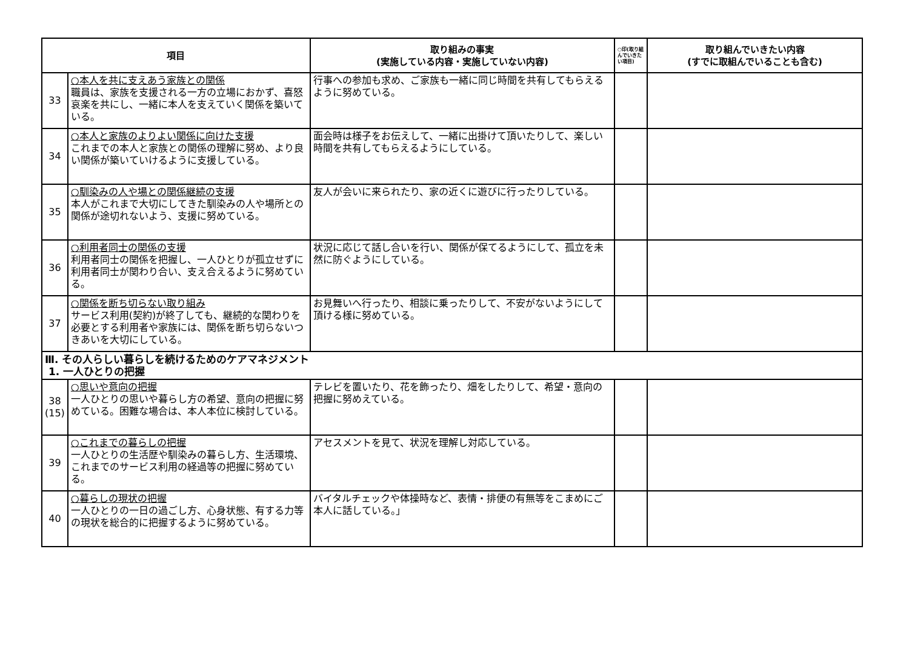| 項目 | | 取り組みの事実 (実施している内容・実施していない内容) | ○印(取り組んでいきたい項目) | 取り組んでいきたい内容 (すでに取組んでいることも含む) |
| --- | --- | --- | --- | --- |
| 33 | ○本人を共に支えあう家族との関係 職員は、家族を支援される一方の立場におかず、喜怒哀楽を共にし、一緒に本人を支えていく関係を築いている。 | 行事への参加も求め、ご家族も一緒に同じ時間を共有してもらえるように努めている。 | | |
| 34 | ○本人と家族のよりよい関係に向けた支援 これまでの本人と家族との関係の理解に努め、より良い関係が築いていけるように支援している。 | 面会時は様子をお伝えして、一緒に出掛けて頂いたりして、楽しい時間を共有してもらえるようにしている。 | | |
| 35 | ○馴染みの人や場との関係継続の支援 本人がこれまで大切にしてきた馴染みの人や場所との関係が途切れないよう、支援に努めている。 | 友人が会いに来られたり、家の近くに遊びに行ったりしている。 | | |
| 36 | ○利用者同士の関係の支援 利用者同士の関係を把握し、一人ひとりが孤立せずに利用者同士が関わり合い、支え合えるように努めている。 | 状況に応じて話し合いを行い、関係が保てるようにして、孤立を未然に防ぐようにしている。 | | |
| 37 | ○関係を断ち切らない取り組み サービス利用(契約)が終了しても、継続的な関わりを必要とする利用者や家族には、関係を断ち切らないつきあいを大切にしている。 | お見舞いへ行ったり、相談に乗ったりして、不安がないようにして頂ける様に努めている。 | | |
| Ⅲ. その人らしい暮らしを続けるためのケアマネジメント 1. 一人ひとりの把握 | | | | |
| 38 (15) | ○思いや意向の把握 一人ひとりの思いや暮らし方の希望、意向の把握に努めている。困難な場合は、本人本位に検討している。 | テレビを置いたり、花を飾ったり、畑をしたりして、希望・意向の把握に努めえている。 | | |
| 39 | ○これまでの暮らしの把握 一人ひとりの生活歴や馴染みの暮らし方、生活環境、これまでのサービス利用の経過等の把握に努めている。 | アセスメントを見て、状況を理解し対応している。 | | |
| 40 | ○暮らしの現状の把握 一人ひとりの一日の過ごし方、心身状態、有する力等の現状を総合的に把握するように努めている。 | バイタルチェックや体操時など、表情・排便の有無等をこまめにご本人に話している。」 | | |